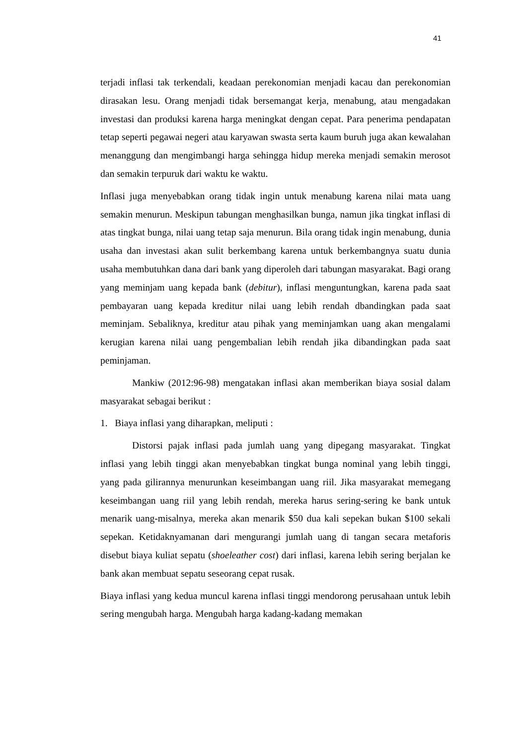41
terjadi inflasi tak terkendali, keadaan perekonomian menjadi kacau dan perekonomian dirasakan lesu. Orang menjadi tidak bersemangat kerja, menabung, atau mengadakan investasi dan produksi karena harga meningkat dengan cepat. Para penerima pendapatan tetap seperti pegawai negeri atau karyawan swasta serta kaum buruh juga akan kewalahan menanggung dan mengimbangi harga sehingga hidup mereka menjadi semakin merosot dan semakin terpuruk dari waktu ke waktu.
Inflasi juga menyebabkan orang tidak ingin untuk menabung karena nilai mata uang semakin menurun. Meskipun tabungan menghasilkan bunga, namun jika tingkat inflasi di atas tingkat bunga, nilai uang tetap saja menurun. Bila orang tidak ingin menabung, dunia usaha dan investasi akan sulit berkembang karena untuk berkembangnya suatu dunia usaha membutuhkan dana dari bank yang diperoleh dari tabungan masyarakat. Bagi orang yang meminjam uang kepada bank (debitur), inflasi menguntungkan, karena pada saat pembayaran uang kepada kreditur nilai uang lebih rendah dbandingkan pada saat meminjam. Sebaliknya, kreditur atau pihak yang meminjamkan uang akan mengalami kerugian karena nilai uang pengembalian lebih rendah jika dibandingkan pada saat peminjaman.
Mankiw (2012:96-98) mengatakan inflasi akan memberikan biaya sosial dalam masyarakat sebagai berikut :
1. Biaya inflasi yang diharapkan, meliputi :
Distorsi pajak inflasi pada jumlah uang yang dipegang masyarakat. Tingkat inflasi yang lebih tinggi akan menyebabkan tingkat bunga nominal yang lebih tinggi, yang pada gilirannya menurunkan keseimbangan uang riil. Jika masyarakat memegang keseimbangan uang riil yang lebih rendah, mereka harus sering-sering ke bank untuk menarik uang-misalnya, mereka akan menarik $50 dua kali sepekan bukan $100 sekali sepekan. Ketidaknyamanan dari mengurangi jumlah uang di tangan secara metaforis disebut biaya kuliat sepatu (shoeleather cost) dari inflasi, karena lebih sering berjalan ke bank akan membuat sepatu seseorang cepat rusak.
Biaya inflasi yang kedua muncul karena inflasi tinggi mendorong perusahaan untuk lebih sering mengubah harga. Mengubah harga kadang-kadang memakan